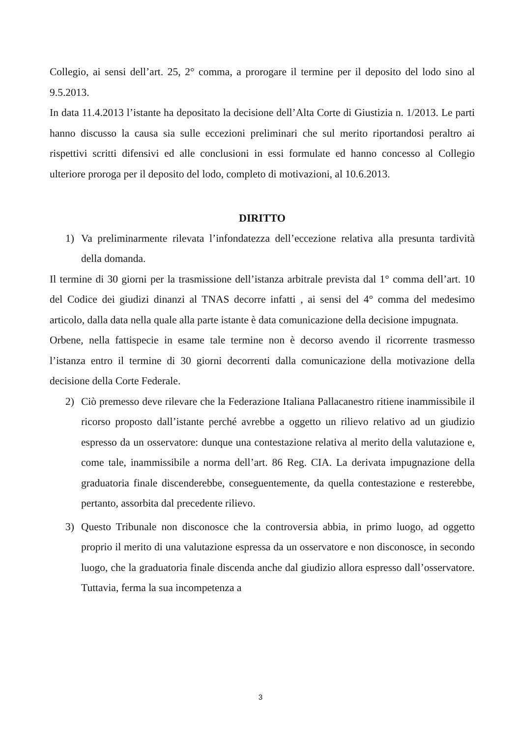Collegio, ai sensi dell’art. 25, 2° comma, a prorogare il termine per il deposito del lodo sino al 9.5.2013.
In data 11.4.2013 l’istante ha depositato la decisione dell’Alta Corte di Giustizia n. 1/2013. Le parti hanno discusso la causa sia sulle eccezioni preliminari che sul merito riportandosi peraltro ai rispettivi scritti difensivi ed alle conclusioni in essi formulate ed hanno concesso al Collegio ulteriore proroga per il deposito del lodo, completo di motivazioni, al 10.6.2013.
DIRITTO
1) Va preliminarmente rilevata l’infondatezza dell’eccezione relativa alla presunta tardività della domanda.
Il termine di 30 giorni per la trasmissione dell’istanza arbitrale prevista dal 1° comma dell’art. 10 del Codice dei giudizi dinanzi al TNAS decorre infatti , ai sensi del 4° comma del medesimo articolo, dalla data nella quale alla parte istante è data comunicazione della decisione impugnata.
Orbene, nella fattispecie in esame tale termine non è decorso avendo il ricorrente trasmesso l’istanza entro il termine di 30 giorni decorrenti dalla comunicazione della motivazione della decisione della Corte Federale.
2) Ciò premesso deve rilevare che la Federazione Italiana Pallacanestro ritiene inammissibile il ricorso proposto dall’istante perché avrebbe a oggetto un rilievo relativo ad un giudizio espresso da un osservatore: dunque una contestazione relativa al merito della valutazione e, come tale, inammissibile a norma dell’art. 86 Reg. CIA. La derivata impugnazione della graduatoria finale discenderebbe, conseguentemente, da quella contestazione e resterebbe, pertanto, assorbita dal precedente rilievo.
3) Questo Tribunale non disconosce che la controversia abbia, in primo luogo, ad oggetto proprio il merito di una valutazione espressa da un osservatore e non disconosce, in secondo luogo, che la graduatoria finale discenda anche dal giudizio allora espresso dall’osservatore. Tuttavia, ferma la sua incompetenza a
3